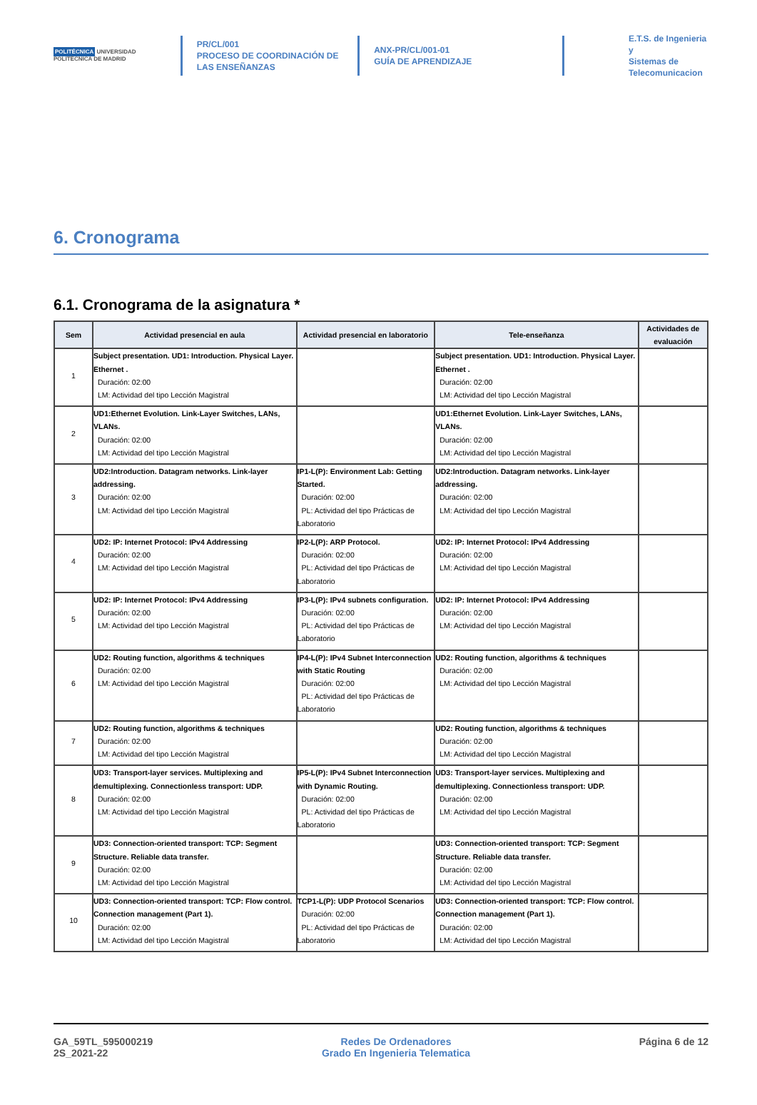POLITÉCNICA UNIVERSIDAD POLITÉCNICA DE MADRID
PR/CL/001
PROCESO DE COORDINACIÓN DE
LAS ENSEÑANZAS
ANX-PR/CL/001-01
GUÍA DE APRENDIZAJE
E.T.S. de Ingenieria y
Sistemas de
Telecomunicacion
6. Cronograma
6.1. Cronograma de la asignatura *
| Sem | Actividad presencial en aula | Actividad presencial en laboratorio | Tele-enseñanza | Actividades de evaluación |
| --- | --- | --- | --- | --- |
| 1 | Subject presentation. UD1: Introduction. Physical Layer. Ethernet . Duración: 02:00 LM: Actividad del tipo Lección Magistral | | Subject presentation. UD1: Introduction. Physical Layer. Ethernet . Duración: 02:00 LM: Actividad del tipo Lección Magistral | |
| 2 | UD1:Ethernet Evolution. Link-Layer Switches, LANs, VLANs. Duración: 02:00 LM: Actividad del tipo Lección Magistral | | UD1:Ethernet Evolution. Link-Layer Switches, LANs, VLANs. Duración: 02:00 LM: Actividad del tipo Lección Magistral | |
| 3 | UD2:Introduction. Datagram networks. Link-layer addressing. Duración: 02:00 LM: Actividad del tipo Lección Magistral | IP1-L(P): Environment Lab: Getting Started. Duración: 02:00 PL: Actividad del tipo Prácticas de Laboratorio | UD2:Introduction. Datagram networks. Link-layer addressing. Duración: 02:00 LM: Actividad del tipo Lección Magistral | |
| 4 | UD2: IP: Internet Protocol: IPv4 Addressing Duración: 02:00 LM: Actividad del tipo Lección Magistral | IP2-L(P): ARP Protocol. Duración: 02:00 PL: Actividad del tipo Prácticas de Laboratorio | UD2: IP: Internet Protocol: IPv4 Addressing Duración: 02:00 LM: Actividad del tipo Lección Magistral | |
| 5 | UD2: IP: Internet Protocol: IPv4 Addressing Duración: 02:00 LM: Actividad del tipo Lección Magistral | IP3-L(P): IPv4 subnets configuration. Duración: 02:00 PL: Actividad del tipo Prácticas de Laboratorio | UD2: IP: Internet Protocol: IPv4 Addressing Duración: 02:00 LM: Actividad del tipo Lección Magistral | |
| 6 | UD2: Routing function, algorithms & techniques Duración: 02:00 LM: Actividad del tipo Lección Magistral | IP4-L(P): IPv4 Subnet Interconnection with Static Routing Duración: 02:00 PL: Actividad del tipo Prácticas de Laboratorio | UD2: Routing function, algorithms & techniques Duración: 02:00 LM: Actividad del tipo Lección Magistral | |
| 7 | UD2: Routing function, algorithms & techniques Duración: 02:00 LM: Actividad del tipo Lección Magistral | | UD2: Routing function, algorithms & techniques Duración: 02:00 LM: Actividad del tipo Lección Magistral | |
| 8 | UD3: Transport-layer services. Multiplexing and demultiplexing. Connectionless transport: UDP. Duración: 02:00 LM: Actividad del tipo Lección Magistral | IP5-L(P): IPv4 Subnet Interconnection with Dynamic Routing. Duración: 02:00 PL: Actividad del tipo Prácticas de Laboratorio | UD3: Transport-layer services. Multiplexing and demultiplexing. Connectionless transport: UDP. Duración: 02:00 LM: Actividad del tipo Lección Magistral | |
| 9 | UD3: Connection-oriented transport: TCP: Segment Structure. Reliable data transfer. Duración: 02:00 LM: Actividad del tipo Lección Magistral | | UD3: Connection-oriented transport: TCP: Segment Structure. Reliable data transfer. Duración: 02:00 LM: Actividad del tipo Lección Magistral | |
| 10 | UD3: Connection-oriented transport: TCP: Flow control. Connection management (Part 1). Duración: 02:00 LM: Actividad del tipo Lección Magistral | TCP1-L(P): UDP Protocol Scenarios Duración: 02:00 PL: Actividad del tipo Prácticas de Laboratorio | UD3: Connection-oriented transport: TCP: Flow control. Connection management (Part 1). Duración: 02:00 LM: Actividad del tipo Lección Magistral | |
GA_59TL_595000219
2S_2021-22
Redes De Ordenadores
Grado En Ingenieria Telematica
Página 6 de 12